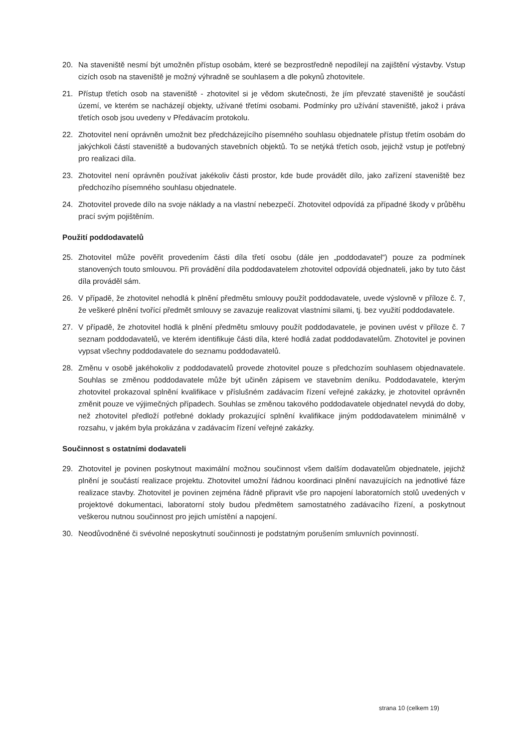20. Na staveniště nesmí být umožněn přístup osobám, které se bezprostředně nepodílejí na zajištění výstavby. Vstup cizích osob na staveniště je možný výhradně se souhlasem a dle pokynů zhotovitele.
21. Přístup třetích osob na staveniště - zhotovitel si je vědom skutečnosti, že jím převzaté staveniště je součástí území, ve kterém se nacházejí objekty, užívané třetími osobami. Podmínky pro užívání staveniště, jakož i práva třetích osob jsou uvedeny v Předávacím protokolu.
22. Zhotovitel není oprávněn umožnit bez předcházejícího písemného souhlasu objednatele přístup třetím osobám do jakýchkoli částí staveniště a budovaných stavebních objektů. To se netýká třetích osob, jejichž vstup je potřebný pro realizaci díla.
23. Zhotovitel není oprávněn používat jakékoliv části prostor, kde bude provádět dílo, jako zařízení staveniště bez předchozího písemného souhlasu objednatele.
24. Zhotovitel provede dílo na svoje náklady a na vlastní nebezpečí. Zhotovitel odpovídá za případné škody v průběhu prací svým pojištěním.
Použití poddodavatelů
25. Zhotovitel může pověřit provedením části díla třetí osobu (dále jen „poddodavatel“) pouze za podmínek stanovených touto smlouvou. Při provádění díla poddodavatelem zhotovitel odpovídá objednateli, jako by tuto část díla prováděl sám.
26. V případě, že zhotovitel nehodlá k plnění předmětu smlouvy použít poddodavatele, uvede výslovně v příloze č. 7, že veškeré plnění tvořící předmět smlouvy se zavazuje realizovat vlastními silami, tj. bez využití poddodavatele.
27. V případě, že zhotovitel hodlá k plnění předmětu smlouvy použít poddodavatele, je povinen uvést v příloze č. 7 seznam poddodavatelů, ve kterém identifikuje části díla, které hodlá zadat poddodavatelům. Zhotovitel je povinen vypsat všechny poddodavatele do seznamu poddodavatelů.
28. Změnu v osobě jakéhokoliv z poddodavatelů provede zhotovitel pouze s předchozím souhlasem objednavatele. Souhlas se změnou poddodavatele může být učiněn zápisem ve stavebním deníku. Poddodavatele, kterým zhotovitel prokazoval splnění kvalifikace v příslušném zadávacím řízení veřejné zakázky, je zhotovitel oprávněn změnit pouze ve výjimečných případech. Souhlas se změnou takového poddodavatele objednatel nevydá do doby, než zhotovitel předloží potřebné doklady prokazující splnění kvalifikace jiným poddodavatelem minimálně v rozsahu, v jakém byla prokázána v zadávacím řízení veřejné zakázky.
Součinnost s ostatními dodavateli
29. Zhotovitel je povinen poskytnout maximální možnou součinnost všem dalším dodavatelům objednatele, jejichž plnění je součástí realizace projektu. Zhotovitel umožní řádnou koordinaci plnění navazujících na jednotlivé fáze realizace stavby. Zhotovitel je povinen zejména řádně připravit vše pro napojení laboratorních stolů uvedených v projektové dokumentaci, laboratorní stoly budou předmětem samostatného zadávacího řízení, a poskytnout veškerou nutnou součinnost pro jejich umístění a napojení.
30. Neodůvodněné či svévolné neposkytnutí součinnosti je podstatným porušením smluvních povinností.
strana 10 (celkem 19)